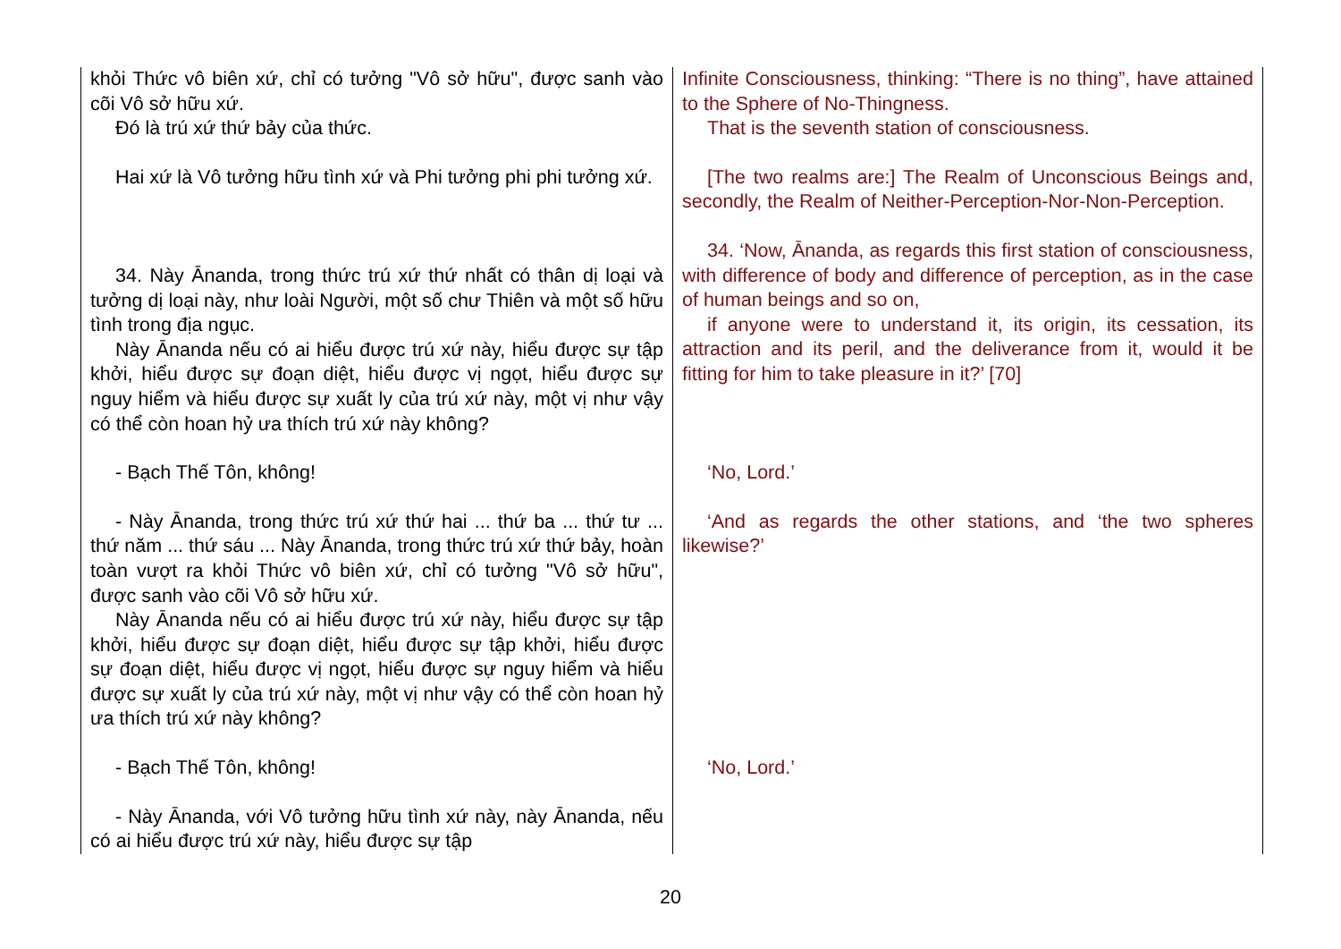| khỏi Thức vô biên xứ, chỉ có tưởng "Vô sở hữu", được sanh vào cõi Vô sở hữu xứ. Đó là trú xứ thứ bảy của thức. | Infinite Consciousness, thinking: “There is no thing”, have attained to the Sphere of No-Thingness. That is the seventh station of consciousness. |
| Hai xứ là Vô tưởng hữu tình xứ và Phi tưởng phi phi tưởng xứ. | [The two realms are:] The Realm of Unconscious Beings and, secondly, the Realm of Neither-Perception-Nor-Non-Perception. |
| 34. Này Ānanda, trong thức trú xứ thứ nhất có thân dị loại và tưởng dị loại này, như loài Người, một số chư Thiên và một số hữu tình trong địa ngục. Này Ānanda nếu có ai hiểu được trú xứ này, hiểu được sự tập khởi, hiểu được sự đoạn diệt, hiểu được vị ngọt, hiểu được sự nguy hiểm và hiểu được sự xuất ly của trú xứ này, một vị như vậy có thể còn hoan hỷ ưa thích trú xứ này không? | 34. ‘Now, Ānanda, as regards this first station of consciousness, with difference of body and difference of perception, as in the case of human beings and so on, if anyone were to understand it, its origin, its cessation, its attraction and its peril, and the deliverance from it, would it be fitting for him to take pleasure in it?’ [70] |
| - Bạch Thế Tôn, không! | ‘No, Lord.’ |
| - Này Ānanda, trong thức trú xứ thứ hai ... thứ ba ... thứ tư ... thứ năm ... thứ sáu ... Này Ānanda, trong thức trú xứ thứ bảy, hoàn toàn vượt ra khỏi Thức vô biên xứ, chỉ có tưởng "Vô sở hữu", được sanh vào cõi Vô sở hữu xứ. Này Ānanda nếu có ai hiểu được trú xứ này, hiểu được sự tập khởi, hiểu được sự đoạn diệt, hiểu được sự tập khởi, hiểu được sự đoạn diệt, hiểu được vị ngọt, hiểu được sự nguy hiểm và hiểu được sự xuất ly của trú xứ này, một vị như vậy có thể còn hoan hỷ ưa thích trú xứ này không? | ‘And as regards the other stations, and ‘the two spheres likewise?’ |
| - Bạch Thế Tôn, không! | ‘No, Lord.’ |
| - Này Ānanda, với Vô tưởng hữu tình xứ này, này Ānanda, nếu có ai hiểu được trú xứ này, hiểu được sự tập | |
20